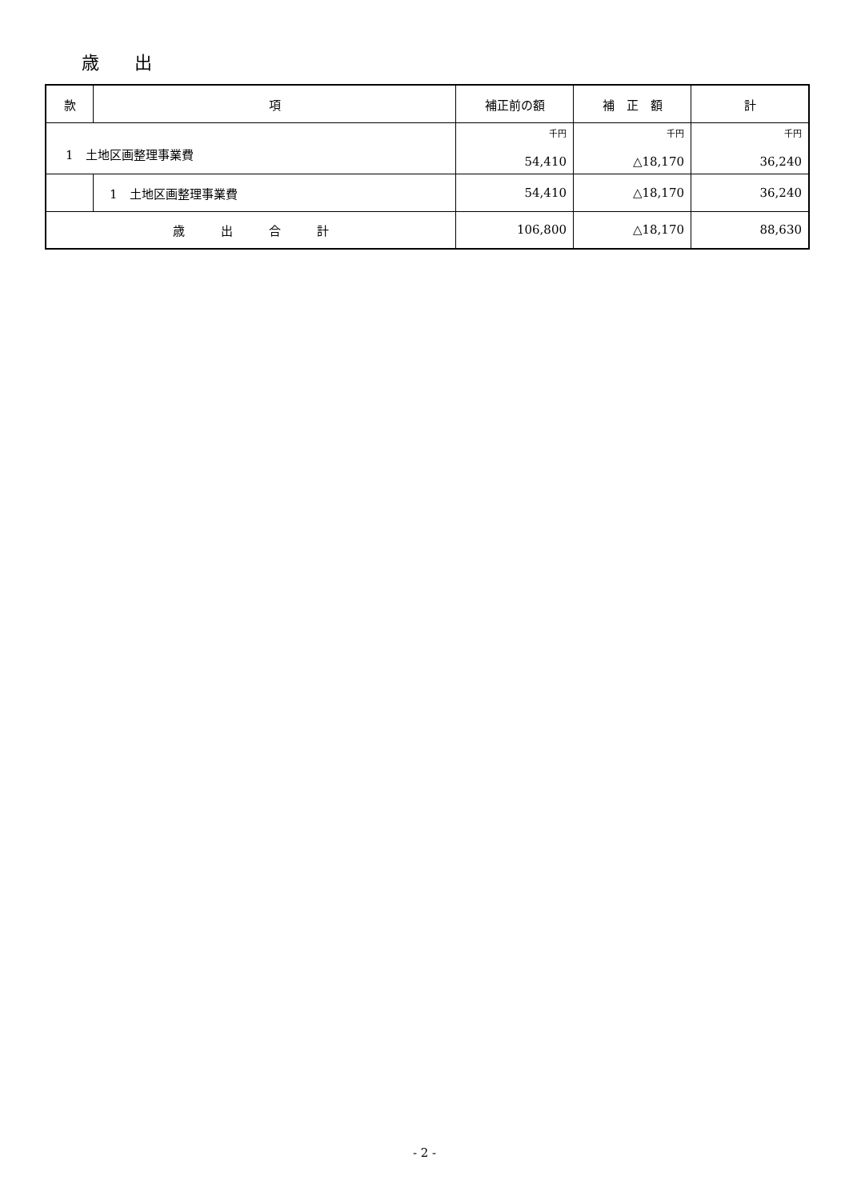歳　　出
| 款 | 項 | 補正前の額 | 補 正 額 | 計 |
| --- | --- | --- | --- | --- |
| 1 土地区画整理事業費 | | 千円 54,410 | 千円 △18,170 | 千円 36,240 |
| | 1 土地区画整理事業費 | 54,410 | △18,170 | 36,240 |
| 歳 出 合 計 | | 106,800 | △18,170 | 88,630 |
- 2 -